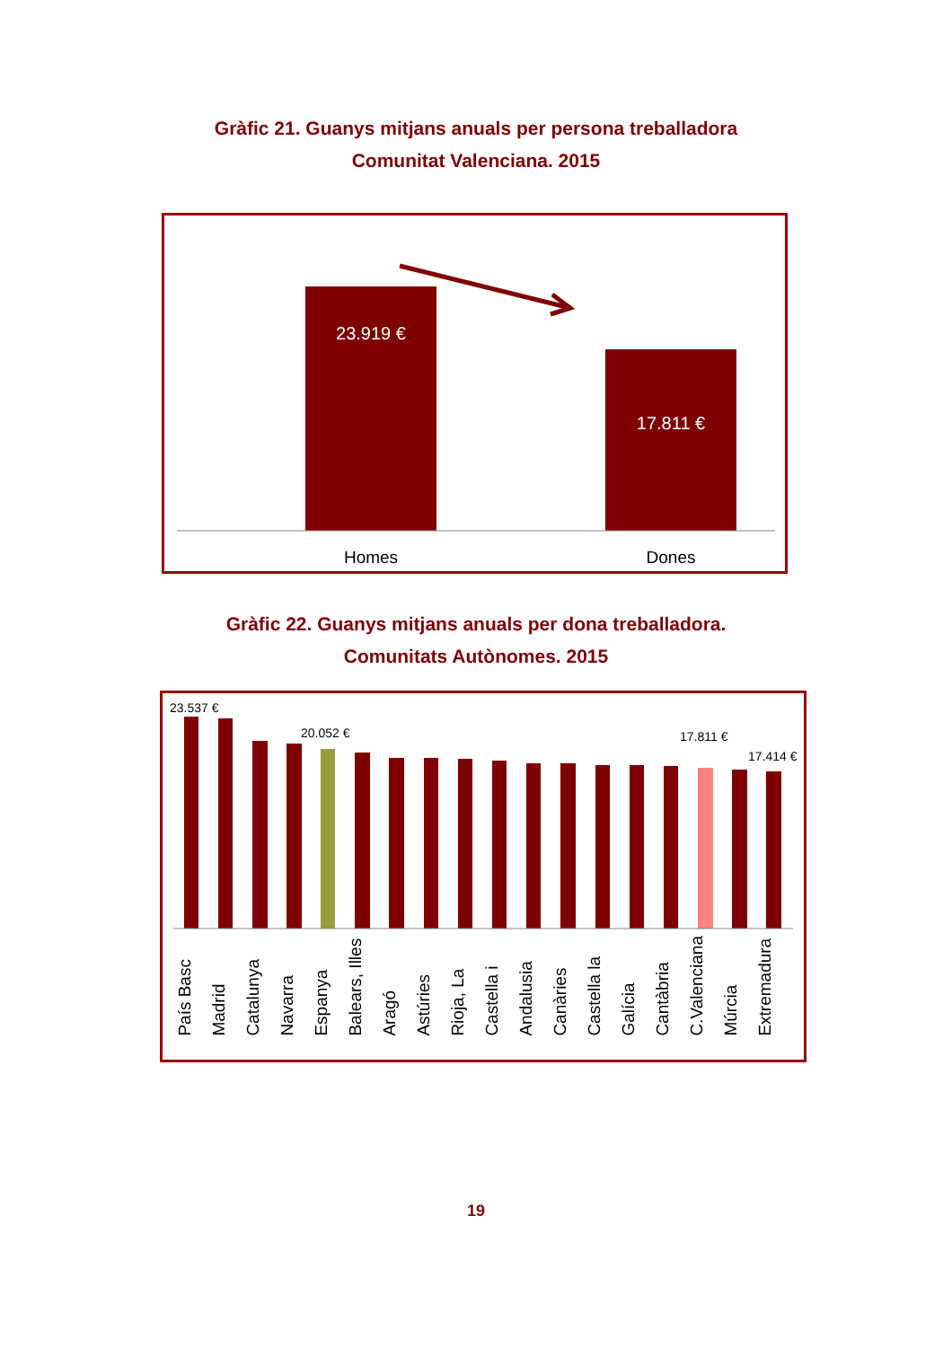Gràfic 21. Guanys mitjans anuals per persona treballadora
Comunitat Valenciana. 2015
23.919 €
17.811 €
Homes Dones
Gràfic 22. Guanys mitjans anuals per dona treballadora.
Comunitats Autònomes. 2015
23.537 €
20.052 € 17.811 €
17.414 €
País Basc Madrid Catalunya Navarra Espanya Balears, Illes Aragó Astúries Rioja, La Castella i Andalusia Canàries Castella la Galícia Cantàbria C.Valenciana Múrcia Extremadura
19